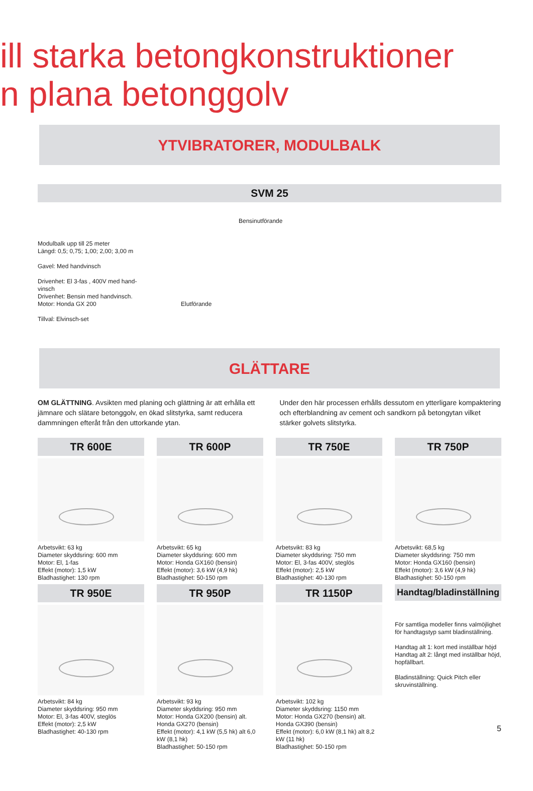ill starka betongkonstruktioner
n plana betonggolv
YTVIBRATORER, MODULBALK
SVM 25
Modulbalk upp till 25 meter
Längd: 0,5; 0,75; 1,00; 2,00; 3,00 m
Gavel: Med handvinsch
Drivenhet: El 3-fas , 400V med hand-
vinsch
Drivenhet: Bensin med handvinsch.
Motor: Honda GX 200
Tillval: Elvinsch-set
Bensinutförande
Elutförande
GLÄTTARE
OM GLÄTTNING. Avsikten med planing och glättning är att erhålla ett jämnare och slätare betonggolv, en ökad slitstyrka, samt reducera dammningen efteråt från den uttorkande ytan.
Under den här processen erhålls dessutom en ytterligare kompaktering och efterblandning av cement och sandkorn på betongytan vilket stärker golvets slitstyrka.
TR 600E
Arbetsvikt: 63 kg
Diameter skyddsring: 600 mm
Motor: El, 1-fas
Effekt (motor): 1,5 kW
Bladhastighet: 130 rpm
TR 600P
Arbetsvikt: 65 kg
Diameter skyddsring: 600 mm
Motor: Honda GX160 (bensin)
Effekt (motor): 3,6 kW (4,9 hk)
Bladhastighet: 50-150 rpm
TR 750E
Arbetsvikt: 83 kg
Diameter skyddsring: 750 mm
Motor: El, 3-fas 400V, steglös
Effekt (motor): 2,5 kW
Bladhastighet: 40-130 rpm
TR 750P
Arbetsvikt: 68,5 kg
Diameter skyddsring: 750 mm
Motor: Honda GX160 (bensin)
Effekt (motor): 3,6 kW (4,9 hk)
Bladhastighet: 50-150 rpm
TR 950E
Arbetsvikt: 84 kg
Diameter skyddsring: 950 mm
Motor: El, 3-fas 400V, steglös
Effekt (motor): 2,5 kW
Bladhastighet: 40-130 rpm
TR 950P
Arbetsvikt: 93 kg
Diameter skyddsring: 950 mm
Motor: Honda GX200 (bensin) alt.
Honda GX270 (bensin)
Effekt (motor): 4,1 kW (5,5 hk) alt 6,0 kW (8,1 hk)
Bladhastighet: 50-150 rpm
TR 1150P
Arbetsvikt: 102 kg
Diameter skyddsring: 1150 mm
Motor: Honda GX270 (bensin) alt.
Honda GX390 (bensin)
Effekt (motor): 6,0 kW (8,1 hk) alt 8,2 kW (11 hk)
Bladhastighet: 50-150 rpm
Handtag/bladinställning
För samtliga modeller finns valmöjlighet för handtagstyp samt bladinställning.
Handtag alt 1: kort med inställbar höjd
Handtag alt 2: långt med inställbar höjd, hopfällbart.
Bladinställning: Quick Pitch eller skruvinställning.
5